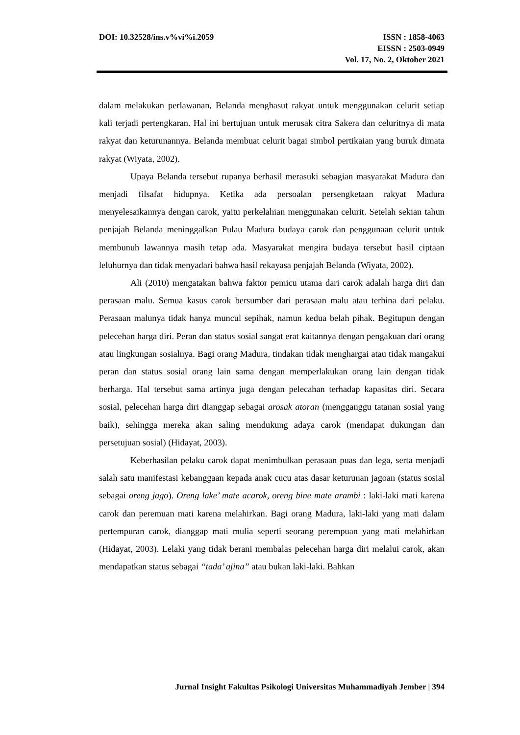DOI: 10.32528/ins.v%vi%i.2059 ISSN : 1858-4063
EISSN : 2503-0949
Vol. 17, No. 2, Oktober 2021
dalam melakukan perlawanan, Belanda menghasut rakyat untuk menggunakan celurit setiap kali terjadi pertengkaran. Hal ini bertujuan untuk merusak citra Sakera dan celuritnya di mata rakyat dan keturunannya. Belanda membuat celurit bagai simbol pertikaian yang buruk dimata rakyat (Wiyata, 2002).
Upaya Belanda tersebut rupanya berhasil merasuki sebagian masyarakat Madura dan menjadi filsafat hidupnya. Ketika ada persoalan persengketaan rakyat Madura menyelesaikannya dengan carok, yaitu perkelahian menggunakan celurit. Setelah sekian tahun penjajah Belanda meninggalkan Pulau Madura budaya carok dan penggunaan celurit untuk membunuh lawannya masih tetap ada. Masyarakat mengira budaya tersebut hasil ciptaan leluhurnya dan tidak menyadari bahwa hasil rekayasa penjajah Belanda (Wiyata, 2002).
Ali (2010) mengatakan bahwa faktor pemicu utama dari carok adalah harga diri dan perasaan malu. Semua kasus carok bersumber dari perasaan malu atau terhina dari pelaku. Perasaan malunya tidak hanya muncul sepihak, namun kedua belah pihak. Begitupun dengan pelecehan harga diri. Peran dan status sosial sangat erat kaitannya dengan pengakuan dari orang atau lingkungan sosialnya. Bagi orang Madura, tindakan tidak menghargai atau tidak mangakui peran dan status sosial orang lain sama dengan memperlakukan orang lain dengan tidak berharga. Hal tersebut sama artinya juga dengan pelecahan terhadap kapasitas diri. Secara sosial, pelecehan harga diri dianggap sebagai arosak atoran (mengganggu tatanan sosial yang baik), sehingga mereka akan saling mendukung adaya carok (mendapat dukungan dan persetujuan sosial) (Hidayat, 2003).
Keberhasilan pelaku carok dapat menimbulkan perasaan puas dan lega, serta menjadi salah satu manifestasi kebanggaan kepada anak cucu atas dasar keturunan jagoan (status sosial sebagai oreng jago). Oreng lake’ mate acarok, oreng bine mate arambi : laki-laki mati karena carok dan peremuan mati karena melahirkan. Bagi orang Madura, laki-laki yang mati dalam pertempuran carok, dianggap mati mulia seperti seorang perempuan yang mati melahirkan (Hidayat, 2003). Lelaki yang tidak berani membalas pelecehan harga diri melalui carok, akan mendapatkan status sebagai “tada’ ajina” atau bukan laki-laki. Bahkan
Jurnal Insight Fakultas Psikologi Universitas Muhammadiyah Jember | 394